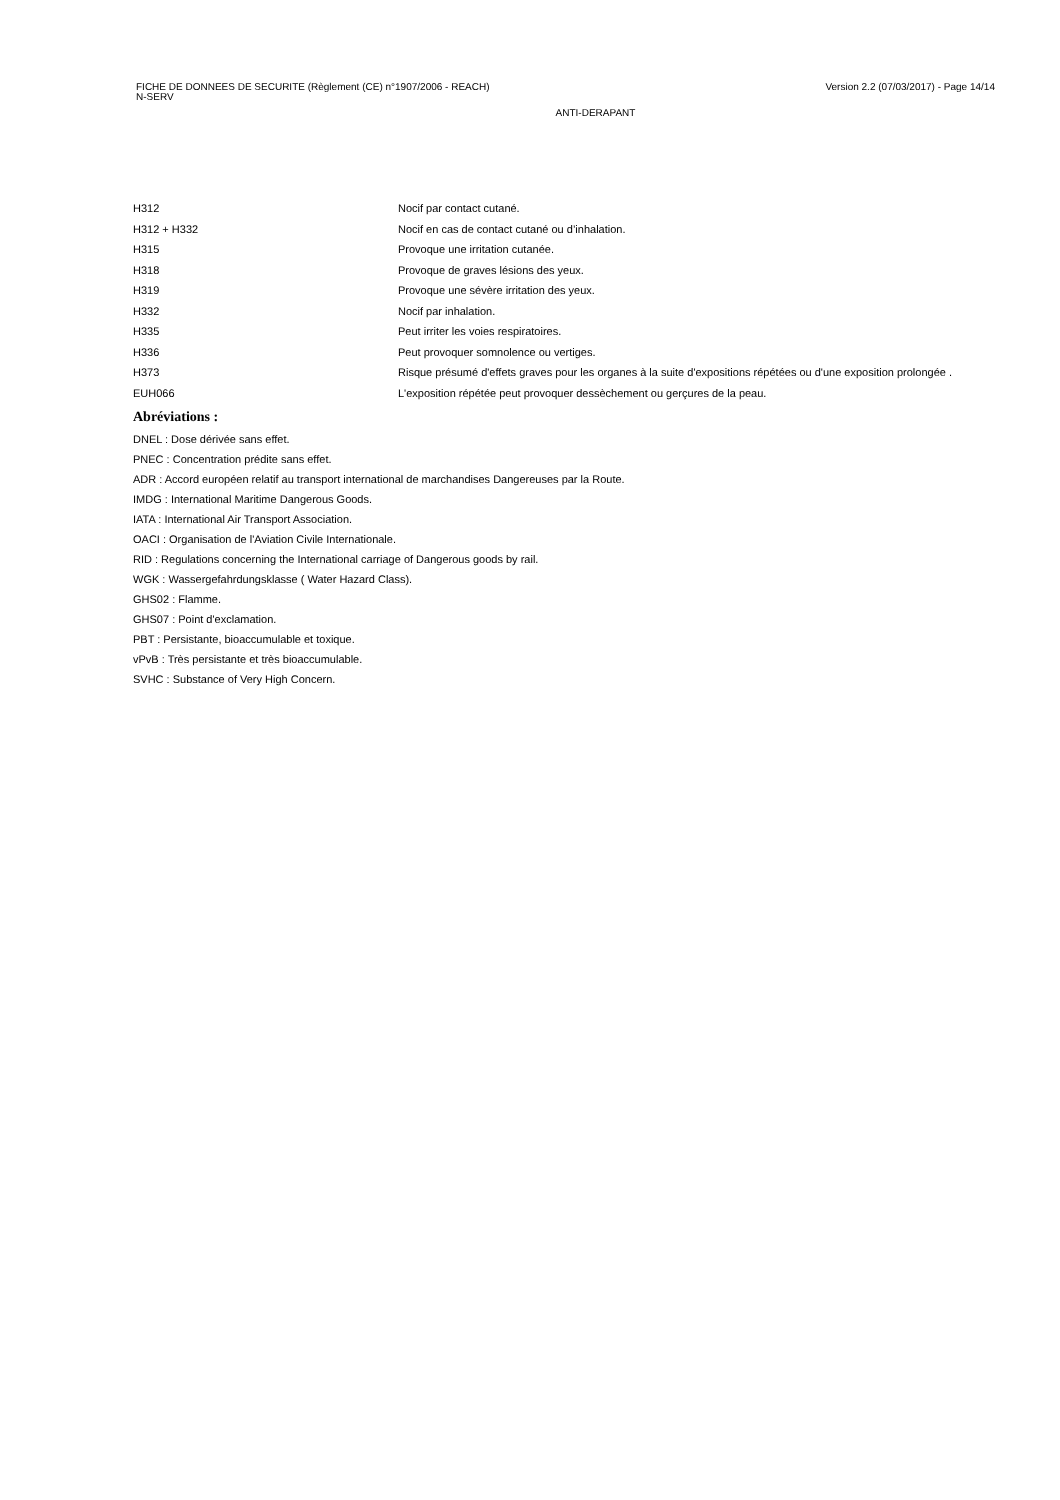Version 2.2 (07/03/2017) - Page 14/14 FICHE DE DONNEES DE SECURITE (Règlement (CE) n°1907/2006 - REACH)
N-SERV
ANTI-DERAPANT
| H312 | Nocif par contact cutané. |
| H312 + H332 | Nocif en cas de contact cutané ou d’inhalation. |
| H315 | Provoque une irritation cutanée. |
| H318 | Provoque de graves lésions des yeux. |
| H319 | Provoque une sévère irritation des yeux. |
| H332 | Nocif par inhalation. |
| H335 | Peut irriter les voies respiratoires. |
| H336 | Peut provoquer somnolence ou vertiges. |
| H373 | Risque présumé d'effets graves pour les organes à la suite d'expositions répétées ou d'une exposition prolongée . |
| EUH066 | L'exposition répétée peut provoquer dessèchement ou gerçures de la peau. |
Abréviations :
DNEL : Dose dérivée sans effet.
PNEC : Concentration prédite sans effet.
ADR : Accord européen relatif au transport international de marchandises Dangereuses par la Route.
IMDG : International Maritime Dangerous Goods.
IATA : International Air Transport Association.
OACI : Organisation de l'Aviation Civile Internationale.
RID : Regulations concerning the International carriage of Dangerous goods by rail.
WGK : Wassergefahrdungsklasse ( Water Hazard Class).
GHS02 : Flamme.
GHS07 : Point d'exclamation.
PBT : Persistante, bioaccumulable et toxique.
vPvB : Très persistante et très bioaccumulable.
SVHC : Substance of Very High Concern.